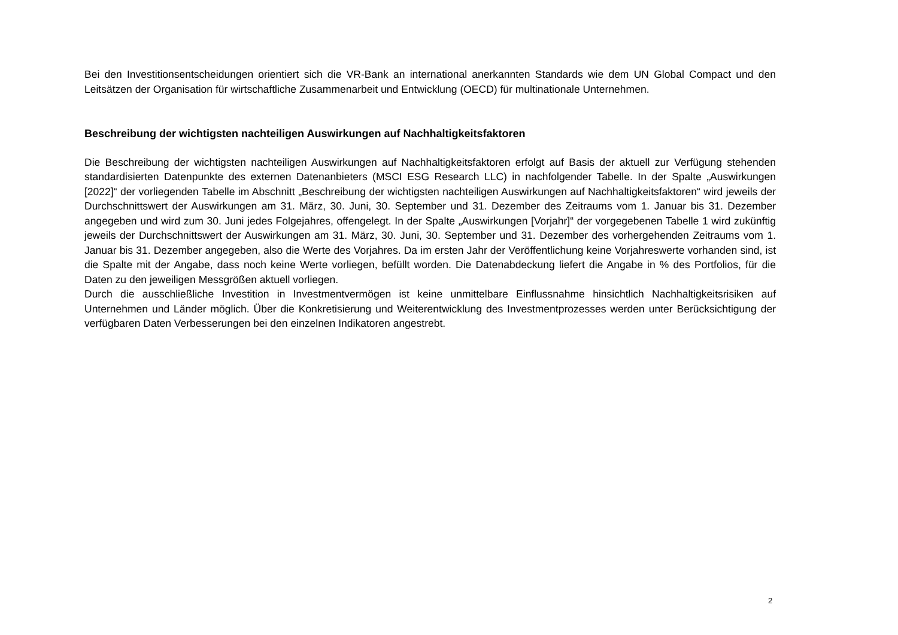Bei den Investitionsentscheidungen orientiert sich die VR-Bank an international anerkannten Standards wie dem UN Global Compact und den Leitsätzen der Organisation für wirtschaftliche Zusammenarbeit und Entwicklung (OECD) für multinationale Unternehmen.
Beschreibung der wichtigsten nachteiligen Auswirkungen auf Nachhaltigkeitsfaktoren
Die Beschreibung der wichtigsten nachteiligen Auswirkungen auf Nachhaltigkeitsfaktoren erfolgt auf Basis der aktuell zur Verfügung stehenden standardisierten Datenpunkte des externen Datenanbieters (MSCI ESG Research LLC) in nachfolgender Tabelle. In der Spalte „Auswirkungen [2022]“ der vorliegenden Tabelle im Abschnitt „Beschreibung der wichtigsten nachteiligen Auswirkungen auf Nachhaltigkeitsfaktoren“ wird jeweils der Durchschnittswert der Auswirkungen am 31. März, 30. Juni, 30. September und 31. Dezember des Zeitraums vom 1. Januar bis 31. Dezember angegeben und wird zum 30. Juni jedes Folgejahres, offengelegt. In der Spalte „Auswirkungen [Vorjahr]“ der vorgegebenen Tabelle 1 wird zukünftig jeweils der Durchschnittswert der Auswirkungen am 31. März, 30. Juni, 30. September und 31. Dezember des vorhergehenden Zeitraums vom 1. Januar bis 31. Dezember angegeben, also die Werte des Vorjahres. Da im ersten Jahr der Veröffentlichung keine Vorjahreswerte vorhanden sind, ist die Spalte mit der Angabe, dass noch keine Werte vorliegen, befüllt worden. Die Datenabdeckung liefert die Angabe in % des Portfolios, für die Daten zu den jeweiligen Messgrößen aktuell vorliegen.
Durch die ausschließliche Investition in Investmentvermögen ist keine unmittelbare Einflussnahme hinsichtlich Nachhaltigkeitsrisiken auf Unternehmen und Länder möglich. Über die Konkretisierung und Weiterentwicklung des Investmentprozesses werden unter Berücksichtigung der verfügbaren Daten Verbesserungen bei den einzelnen Indikatoren angestrebt.
2